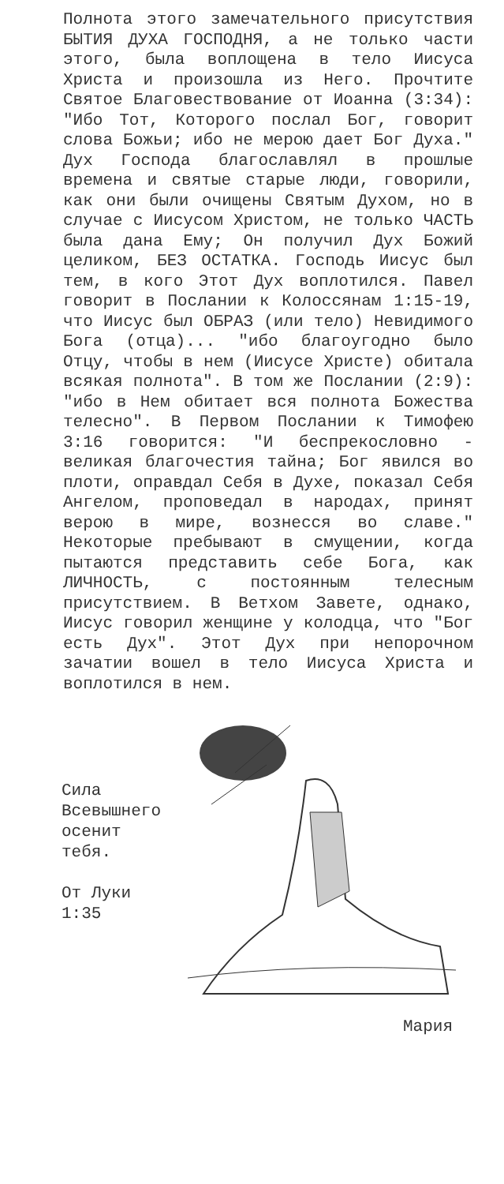Полнота этого замечательного присутствия БЫТИЯ ДУХА ГОСПОДНЯ, а не только части этого, была воплощена в тело Иисуса Христа и произошла из Него. Прочтите Святое Благовествование от Иоанна (3:34): "Ибо Тот, Которого послал Бог, говорит слова Божьи; ибо не мерою дает Бог Духа." Дух Господа благославлял в прошлые времена и святые старые люди, говорили, как они были очищены Святым Духом, но в случае с Иисусом Христом, не только ЧАСТЬ была дана Ему; Он получил Дух Божий целиком, БЕЗ ОСТАТКА. Господь Иисус был тем, в кого Этот Дух воплотился. Павел говорит в Послании к Колоссянам 1:15-19, что Иисус был ОБРАЗ (или тело) Невидимого Бога (отца)... "ибо благоугодно было Отцу, чтобы в нем (Иисусе Христе) обитала всякая полнота". В том же Послании (2:9): "ибо в Нем обитает вся полнота Божества телесно". В Первом Послании к Тимофею 3:16 говорится: "И беспрекословно - великая благочестия тайна; Бог явился во плоти, оправдал Себя в Духе, показал Себя Ангелом, проповедал в народах, принят верою в мире, вознесся во славе." Некоторые пребывают в смущении, когда пытаются представить себе Бога, как ЛИЧНОСТЬ, с постоянным телесным присутствием. В Ветхом Завете, однако, Иисус говорил женщине у колодца, что "Бог есть Дух". Этот Дух при непорочном зачатии вошел в тело Иисуса Христа и воплотился в нем.
Сила Всевышнего осенит тебя.
От Луки 1:35
Мария